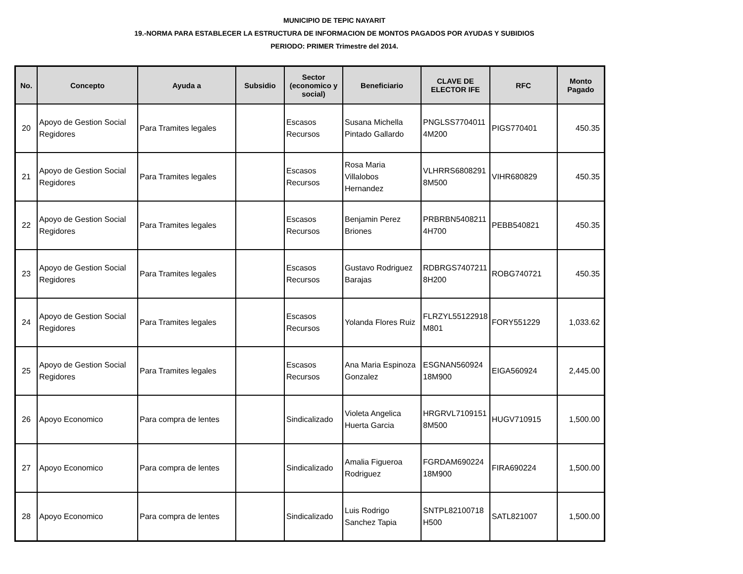MUNICIPIO DE TEPIC NAYARIT
19.-NORMA PARA ESTABLECER LA ESTRUCTURA DE INFORMACION DE MONTOS PAGADOS POR AYUDAS Y SUBIDIOS
PERIODO: PRIMER Trimestre del 2014.
| No. | Concepto | Ayuda a | Subsidio | Sector (economico y social) | Beneficiario | CLAVE DE ELECTOR IFE | RFC | Monto Pagado |
| --- | --- | --- | --- | --- | --- | --- | --- | --- |
| 20 | Apoyo de Gestion Social Regidores | Para Tramites legales | | Escasos Recursos | Susana Michella Pintado Gallardo | PNGLSS7704011 4M200 | PIGS770401 | 450.35 |
| 21 | Apoyo de Gestion Social Regidores | Para Tramites legales | | Escasos Recursos | Rosa Maria Villalobos Hernandez | VLHRRS6808291 8M500 | VIHR680829 | 450.35 |
| 22 | Apoyo de Gestion Social Regidores | Para Tramites legales | | Escasos Recursos | Benjamin Perez Briones | PRBRBN5408211 4H700 | PEBB540821 | 450.35 |
| 23 | Apoyo de Gestion Social Regidores | Para Tramites legales | | Escasos Recursos | Gustavo Rodriguez Barajas | RDBRGS7407211 8H200 | ROBG740721 | 450.35 |
| 24 | Apoyo de Gestion Social Regidores | Para Tramites legales | | Escasos Recursos | Yolanda Flores Ruiz | FLRZYL55122918 M801 | FORY551229 | 1,033.62 |
| 25 | Apoyo de Gestion Social Regidores | Para Tramites legales | | Escasos Recursos | Ana Maria Espinoza Gonzalez | ESGNAN560924 18M900 | EIGA560924 | 2,445.00 |
| 26 | Apoyo Economico | Para compra de lentes | | Sindicalizado | Violeta Angelica Huerta Garcia | HRGRVL7109151 8M500 | HUGV710915 | 1,500.00 |
| 27 | Apoyo Economico | Para compra de lentes | | Sindicalizado | Amalia Figueroa Rodriguez | FGRDAM690224 18M900 | FIRA690224 | 1,500.00 |
| 28 | Apoyo Economico | Para compra de lentes | | Sindicalizado | Luis Rodrigo Sanchez Tapia | SNTPL82100718 H500 | SATL821007 | 1,500.00 |